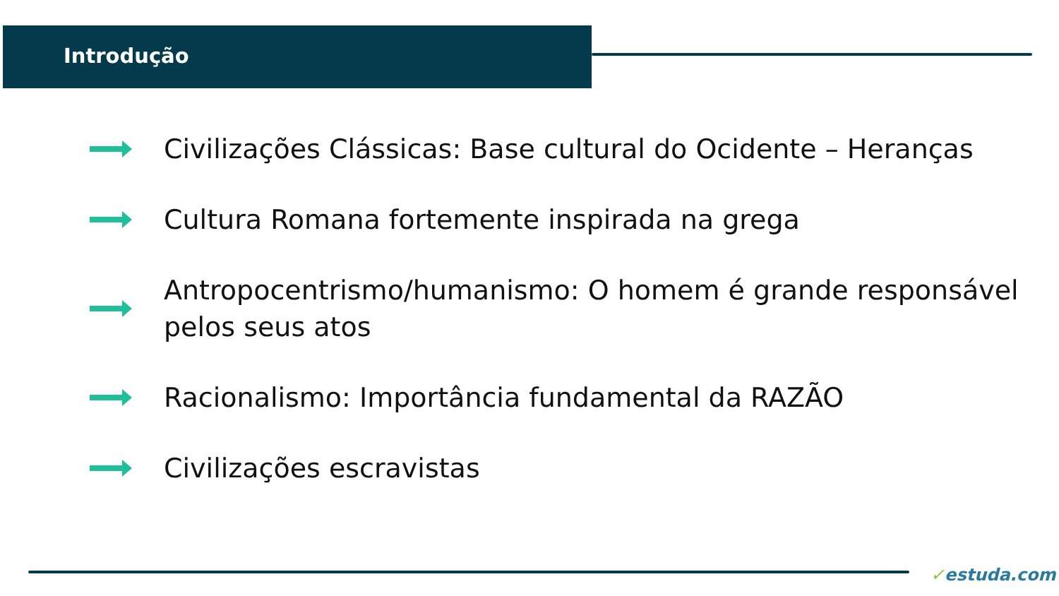Introdução
Civilizações Clássicas: Base cultural do Ocidente – Heranças
Cultura Romana fortemente inspirada na grega
Antropocentrismo/humanismo: O homem é grande responsável pelos seus atos
Racionalismo: Importância fundamental da RAZÃO
Civilizações escravistas
✓estuda.com